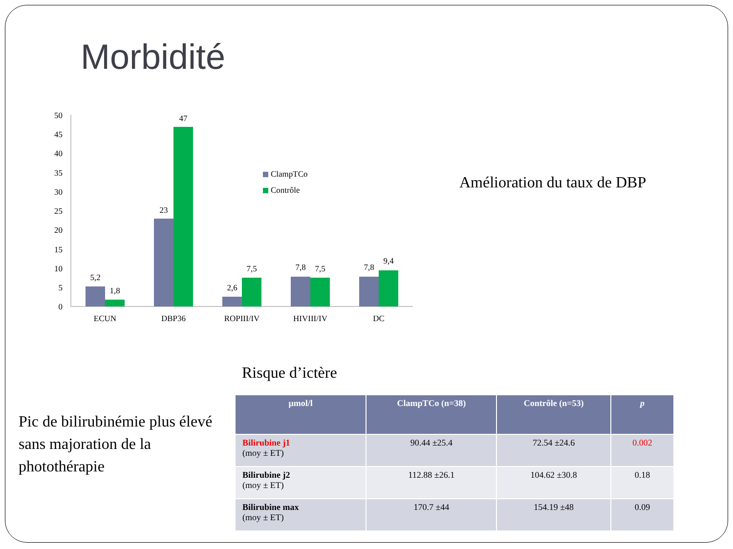Morbidité
50
45
40
35
30
25
20
15
10
5
0
5,2
1,8
23
47
2,6
7,5
7,8
7,5
7,8
9,4
ECUN
DBP36
ROPIII/IV
HIVIII/IV
DC
ClampTCo
Contrôle
Amélioration du taux de DBP
Risque d’ictère
Pic de bilirubinémie plus élevé sans majoration de la photothérapie
| µmol/l | ClampTCo (n=38) | Contrôle (n=53) | p |
| --- | --- | --- | --- |
| Bilirubine j1 (moy ± ET) | 90.44 ±25.4 | 72.54 ±24.6 | 0.002 |
| Bilirubine j2 (moy ± ET) | 112.88 ±26.1 | 104.62 ±30.8 | 0.18 |
| Bilirubine max (moy ± ET) | 170.7 ±44 | 154.19 ±48 | 0.09 |